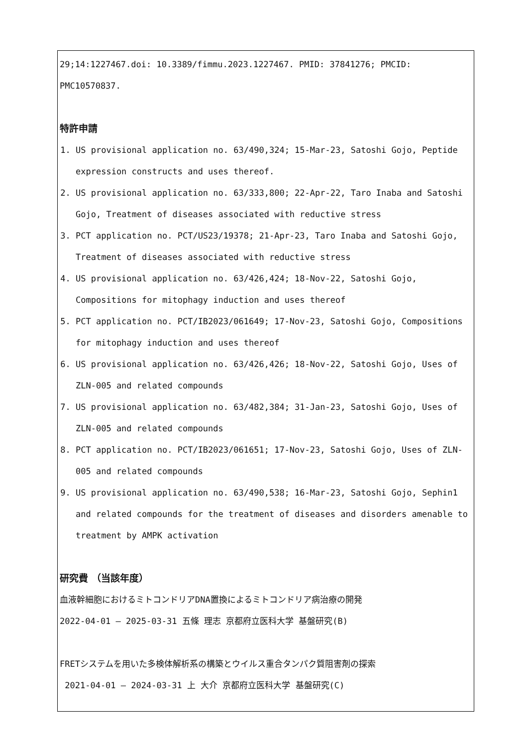29;14:1227467.doi: 10.3389/fimmu.2023.1227467. PMID: 37841276; PMCID: PMC10570837.
特許申請
1. US provisional application no. 63/490,324; 15-Mar-23, Satoshi Gojo, Peptide expression constructs and uses thereof.
2. US provisional application no. 63/333,800; 22-Apr-22, Taro Inaba and Satoshi Gojo, Treatment of diseases associated with reductive stress
3. PCT application no. PCT/US23/19378; 21-Apr-23, Taro Inaba and Satoshi Gojo, Treatment of diseases associated with reductive stress
4. US provisional application no. 63/426,424; 18-Nov-22, Satoshi Gojo, Compositions for mitophagy induction and uses thereof
5. PCT application no. PCT/IB2023/061649; 17-Nov-23, Satoshi Gojo, Compositions for mitophagy induction and uses thereof
6. US provisional application no. 63/426,426; 18-Nov-22, Satoshi Gojo, Uses of ZLN-005 and related compounds
7. US provisional application no. 63/482,384; 31-Jan-23, Satoshi Gojo, Uses of ZLN-005 and related compounds
8. PCT application no. PCT/IB2023/061651; 17-Nov-23, Satoshi Gojo, Uses of ZLN-005 and related compounds
9. US provisional application no. 63/490,538; 16-Mar-23, Satoshi Gojo, Sephin1 and related compounds for the treatment of diseases and disorders amenable to treatment by AMPK activation
研究費 （当該年度）
血液幹細胞におけるミトコンドリアDNA置換によるミトコンドリア病治療の開発
2022-04-01 – 2025-03-31 五條 理志 京都府立医科大学 基盤研究(B)
FRETシステムを用いた多検体解析系の構築とウイルス重合タンパク質阻害剤の探索
2021-04-01 – 2024-03-31 上 大介 京都府立医科大学 基盤研究(C)